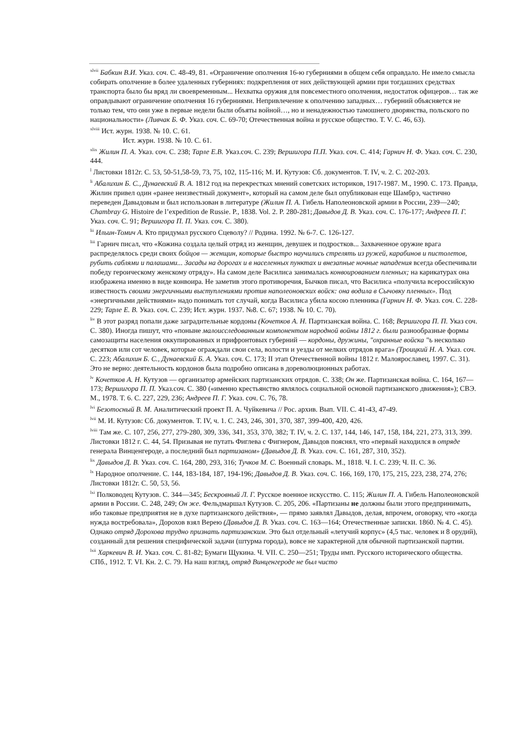<sup>xlvii</sup> Бабкин В.И. Указ. соч. С. 48-49, 81. «Ограничение ополчения 16-ю губерниями в общем себя оправдало. Не имело смысла собирать ополчение в более удаленных губерниях: подкрепления от них действующей армии при тогдашних средствах транспорта было бы вряд ли своевременным... Нехватка оружия для повсеместного ополчения, недостаток офицеров… так же оправдывают ограничение ополчения 16 губерниями. Непривлечение к ополчению западных… губерний объясняется не только тем, что они уже в первые недели были объяты войной…, но и ненадежностью тамошнего дворянства, польского по национальности» (Ливчак Б. Ф. Указ. соч. С. 69-70; Отечественная война и русское общество. Т. V. С. 46, 63).
<sup>xlviii</sup> Ист. журн. 1938. № 10. С. 61.
Ист. журн. 1938. № 10. С. 61.
<sup>xlix</sup> Жилин П. А. Указ. соч. С. 238; Тарле Е.В. Указ.соч. С. 239; Вершигора П.П. Указ. соч. С. 414; Гарнич Н. Ф. Указ. соч. С. 230, 444.
<sup>l</sup> Листовки 1812г. С. 53, 50-51,58-59, 73, 75, 102, 115-116; М. И. Кутузов: Сб. документов. Т. IV, ч. 2. С. 202-203.
<sup>li</sup> Абалихин Б. С., Дунаевский В. А. 1812 год на перекрестках мнений советских историков, 1917-1987. М., 1990. С. 173. Правда, Жилин привел один «ранее неизвестный документ», который на самом деле был опубликован еще Шамбрэ, частично переведен Давыдовым и был использован в литературе (Жилин П. А. Гибель Наполеоновской армии в России, 239—240; Chambray G. Histoire de l’expedition de Russie. P., 1838. Vol. 2. P. 280-281; Давыдов Д. В. Указ. соч. С. 176-177; Андреев П. Г. Указ. соч. С. 91; Вершигора П. П. Указ. соч. С. 380).
<sup>lii</sup> Ильин-Томич А. Кто придумал русского Сцеволу? // Родина. 1992. № 6-7. С. 126-127.
<sup>liii</sup> Гарнич писал, что «Кожина создала целый отряд из женщин, девушек и подростков... Захваченное оружие врага распределялось среди своих бойцов — женщин, которые быстро научились стрелять из ружей, карабинов и пистолетов, рубить саблями и палашами... Засады на дорогах и в населенных пунктах и внезапные ночные нападения всегда обеспечивали победу героическому женскому отряду». На самом деле Василиса занималась конвоированием пленных; на карикатурах она изображена именно в виде конвоира. Не заметив этого противоречия, Бычков писал, что Василиса «получила всероссийскую известность своими энергичными выступлениями против наполеоновских войск: она водила в Сычовку пленных». Под «энергичными действиями» надо понимать тот случай, когда Василиса убила косою пленника (Гарнич Н. Ф. Указ. соч. С. 228-229; Тарле Е. В. Указ. соч. С. 239; Ист. журн. 1937. №8. С. 67; 1938. № 10. С. 70).
<sup>liv</sup> В этот разряд попали даже заградительные кордоны (Кочетков А. Н. Партизанская война. С. 168; Вершигора П. П. Указ соч. С. 380). Иногда пишут, что «поныне малоисследованным компонентом народной войны 1812 г. были разнообразные формы самозащиты населения оккупированных и прифронтовых губерний — кордоны, дружины, "охранные войска "ъ несколько десятков или сот человек, которые ограждали свои села, волости и уезды от мелких отрядов врага» (Троицкий Н. А. Указ. соч. С. 223; Абалихин Б. С., Дунаевский Б. А. Указ. соч. С. 173; II этап Отечественной войны 1812 г. Малоярославец, 1997. С. 31). Это не верно: деятельность кордонов была подробно описана в дореволюционных работах.
<sup>lv</sup> Кочетков А. Н. Кутузов — организатор армейских партизанских отрядов. С. 338; Он же. Партизанская война. С. 164, 167—173; Вершигора П. П. Указ.соч. С. 380 («именно крестьянство являлось социальной основой партизанского движения»); СВЭ. М., 1978. Т. 6. С. 227, 229, 236; Андреев П. Г. Указ. соч. С. 76, 78.
<sup>lvi</sup> Безотосный В. М. Аналитический проект П. А. Чуйкевича // Рос. архив. Вып. VII. С. 41-43, 47-49.
<sup>lvii</sup> М. И. Кутузов: Сб. документов. Т. IV, ч. 1. С. 243, 246, 301, 370, 387, 399-400, 420, 426.
<sup>lviii</sup> Там же. С. 107, 256, 277, 279-280, 309, 336, 341, 353, 370, 382; Т. IV, ч. 2. С. 137, 144, 146, 147, 158, 184, 221, 273, 313, 399. Листовки 1812 г. С. 44, 54. Призывая не путать Фиглева с Фигнером, Давыдов пояснял, что «первый находился в отряде генерала Винценгероде, а последний был партизаном» (Давыдов Д. В. Указ. соч. С. 161, 287, 310, 352).
<sup>lix</sup> Давыдов Д. В. Указ. соч. С. 164, 280, 293, 316; Тучков М. С. Военный словарь. М., 1818. Ч. I. С. 239; Ч. II. С. 36.
<sup>lx</sup> Народное ополчение. С. 144, 183-184, 187, 194-196; Давыдов Д. В. Указ. соч. С. 166, 169, 170, 175, 215, 223, 238, 274, 276; Листовки 1812г. С. 50, 53, 56.
<sup>lxi</sup> Полководец Кутузов. С. 344—345; Бескровный Л. Г. Русское военное искусство. С. 115; Жилин П. А. Гибель Наполеоновской армии в России. С. 248, 249; Он же. Фельдмаршал Кутузов. С. 205, 206. «Партизаны не должны были этого предпринимать, ибо таковые предприятия не в духе партизанского действия», — прямо заявлял Давыдов, делая, впрочем, оговорку, что «когда нужда востребовала», Дорохов взял Верею (Давыдов Д. В. Указ. соч. С. 163—164; Отечественные записки. 1860. № 4. С. 45). Однако отряд Дорохова трудно признать партизанским. Это был отдельный «летучий корпус» (4,5 тыс. человек и 8 орудий), созданный для решения специфической задачи (штурма города), вовсе не характерной для обычной партизанской партии.
<sup>lxii</sup> Харкевич В. И. Указ. соч. С. 81-82; Бумаги Щукина. Ч. VII. С. 250—251; Труды имп. Русского исторического общества. СПб., 1912. Т. VI. Кн. 2. С. 79. На наш взгляд, отряд Винценгероде не был чисто